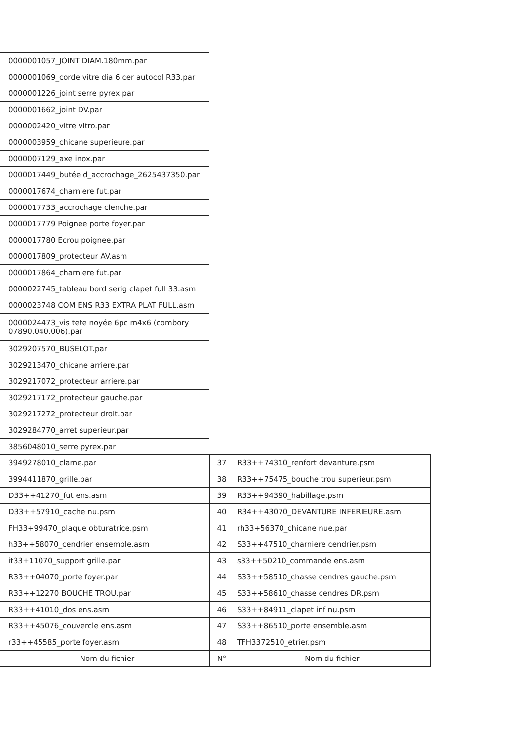| | 0000001057_JOINT DIAM.180mm.par |
| | 0000001069_corde vitre dia 6 cer autocol R33.par |
| | 0000001226_joint serre pyrex.par |
| | 0000001662_joint DV.par |
| | 0000002420_vitre vitro.par |
| | 0000003959_chicane superieure.par |
| | 0000007129_axe inox.par |
| | 0000017449_butée d_accrochage_2625437350.par |
| | 0000017674_charniere fut.par |
| | 0000017733_accrochage clenche.par |
| | 0000017779 Poignee porte foyer.par |
| | 0000017780 Ecrou poignee.par |
| | 0000017809_protecteur AV.asm |
| | 0000017864_charniere fut.par |
| | 0000022745_tableau bord serig clapet full 33.asm |
| | 0000023748 COM ENS R33 EXTRA PLAT FULL.asm |
| | 0000024473_vis tete noyée 6pc m4x6 (combory 07890.040.006).par |
| | 3029207570_BUSELOT.par |
| | 3029213470_chicane arriere.par |
| | 3029217072_protecteur arriere.par |
| | 3029217172_protecteur gauche.par |
| | 3029217272_protecteur droit.par |
| | 3029284770_arret superieur.par |
| | 3856048010_serre pyrex.par |
| | 3949278010_clame.par |
| | 3994411870_grille.par |
| | D33++41270_fut ens.asm |
| | D33++57910_cache nu.psm |
| | FH33+99470_plaque obturatrice.psm |
| | h33++58070_cendrier ensemble.asm |
| | it33+11070_support grille.par |
| | R33++04070_porte foyer.par |
| | R33++12270 BOUCHE TROU.par |
| | R33++41010_dos ens.asm |
| | R33++45076_couvercle ens.asm |
| | r33++45585_porte foyer.asm |
| | Nom du fichier |
| 37 | R33++74310_renfort devanture.psm |
| 38 | R33++75475_bouche trou superieur.psm |
| 39 | R33++94390_habillage.psm |
| 40 | R34++43070_DEVANTURE INFERIEURE.asm |
| 41 | rh33+56370_chicane nue.par |
| 42 | S33++47510_charniere cendrier.psm |
| 43 | s33++50210_commande ens.asm |
| 44 | S33++58510_chasse cendres gauche.psm |
| 45 | S33++58610_chasse cendres DR.psm |
| 46 | S33++84911_clapet inf nu.psm |
| 47 | S33++86510_porte ensemble.asm |
| 48 | TFH3372510_etrier.psm |
| N° | Nom du fichier |